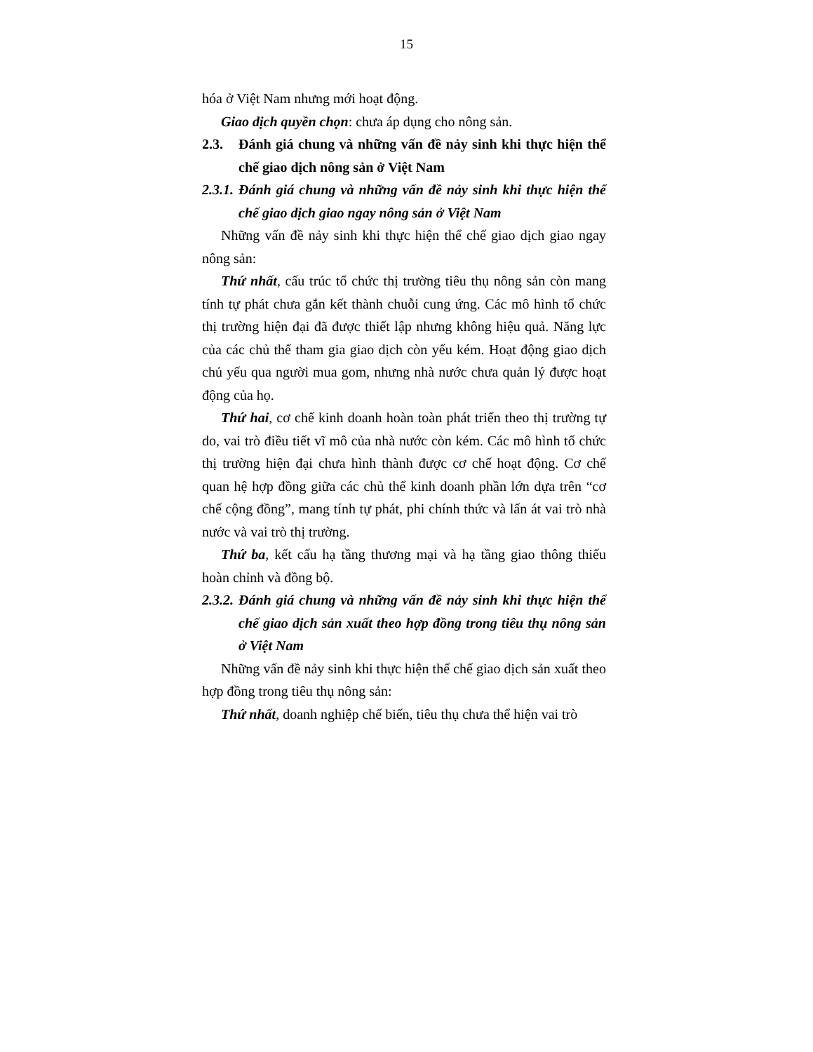15
hóa ở Việt Nam nhưng mới hoạt động.
Giao dịch quyền chọn: chưa áp dụng cho nông sản.
2.3. Đánh giá chung và những vấn đề nảy sinh khi thực hiện thể chế giao dịch nông sản ở Việt Nam
2.3.1. Đánh giá chung và những vấn đề nảy sinh khi thực hiện thể chế giao dịch giao ngay nông sản ở Việt Nam
Những vấn đề nảy sinh khi thực hiện thể chế giao dịch giao ngay nông sản:
Thứ nhất, cấu trúc tổ chức thị trường tiêu thụ nông sản còn mang tính tự phát chưa gắn kết thành chuỗi cung ứng. Các mô hình tổ chức thị trường hiện đại đã được thiết lập nhưng không hiệu quả. Năng lực của các chủ thể tham gia giao dịch còn yếu kém. Hoạt động giao dịch chủ yếu qua người mua gom, nhưng nhà nước chưa quản lý được hoạt động của họ.
Thứ hai, cơ chế kinh doanh hoàn toàn phát triển theo thị trường tự do, vai trò điều tiết vĩ mô của nhà nước còn kém. Các mô hình tổ chức thị trường hiện đại chưa hình thành được cơ chế hoạt động. Cơ chế quan hệ hợp đồng giữa các chủ thể kinh doanh phần lớn dựa trên “cơ chế cộng đồng”, mang tính tự phát, phi chính thức và lấn át vai trò nhà nước và vai trò thị trường.
Thứ ba, kết cấu hạ tầng thương mại và hạ tầng giao thông thiếu hoàn chỉnh và đồng bộ.
2.3.2. Đánh giá chung và những vấn đề nảy sinh khi thực hiện thể chế giao dịch sản xuất theo hợp đồng trong tiêu thụ nông sản ở Việt Nam
Những vấn đề nảy sinh khi thực hiện thể chế giao dịch sản xuất theo hợp đồng trong tiêu thụ nông sản:
Thứ nhất, doanh nghiệp chế biến, tiêu thụ chưa thể hiện vai trò